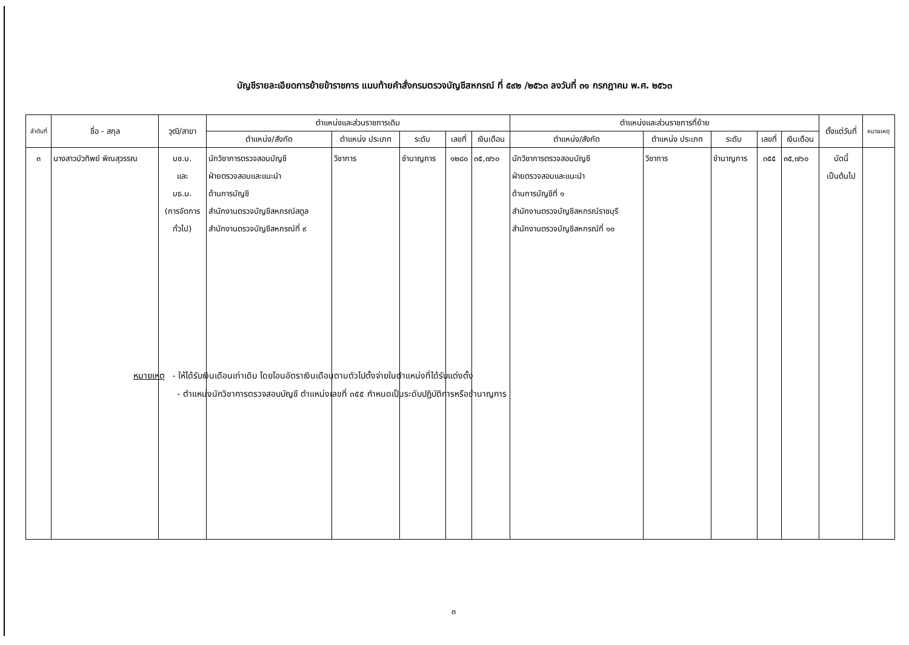บัญชีรายละเอียดการย้ายข้าราชการ แนบท้ายคำสั่งกรมตรวจบัญชีสหกรณ์ ที่ ๕๙๒ /๒๕๖๓ ลงวันที่ ๓๑ กรกฎาคม พ.ศ. ๒๕๖๓
| ลำดับที่ | ชื่อ - สกุล | วุฒิ/สาขา | ตำแหน่งและส่วนราชการเดิม | | | | | ตำแหน่งและส่วนราชการที่ย้าย | | | | | ตั้งแต่วันที่ | หมายเหตุ |
| --- | --- | --- | --- | --- | --- | --- | --- | --- | --- | --- | --- | --- | --- | --- |
| | | | ตำแหน่ง/สังกัด | ตำแหน่ง ประเภท | ระดับ | เลขที่ | เงินเดือน | ตำแหน่ง/สังกัด | ตำแหน่ง ประเภท | ระดับ | เลขที่ | เงินเดือน | | |
| ๓ | นางสาวบัวทิพย์ พิณสุวรรณ | บช.บ. และ บธ.ม. (การจัดการ ทั่วไป) | นักวิชาการตรวจสอบบัญชี ฝ่ายตรวจสอบและแนะนำ ด้านการบัญชี สำนักงานตรวจบัญชีสหกรณ์สตูล สำนักงานตรวจบัญชีสหกรณ์ที่ ๙ | วิชาการ | ชำนาญการ | ๑๒๘๐ | ๓๕,๗๖๐ | นักวิชาการตรวจสอบบัญชี ฝ่ายตรวจสอบและแนะนำ ด้านการบัญชีที่ ๑ สำนักงานตรวจบัญชีสหกรณ์ราชบุรี สำนักงานตรวจบัญชีสหกรณ์ที่ ๑๐ | วิชาการ | ชำนาญการ | ๓๕๕ | ๓๕,๗๖๐ | บัดนี้ เป็นต้นไป | |
หมายเหตุ - ให้ได้รับเงินเดือนเท่าเดิม โดยโอนอัตราเงินเดือนตามตัวไปตั้งจ่ายในตำแหน่งที่ได้รับแต่งตั้ง
- ตำแหน่งนักวิชาการตรวจสอบบัญชี ตำแหน่งเลขที่ ๓๕๕ กำหนดเป็นระดับปฏิบัติการหรือชำนาญการ
๓